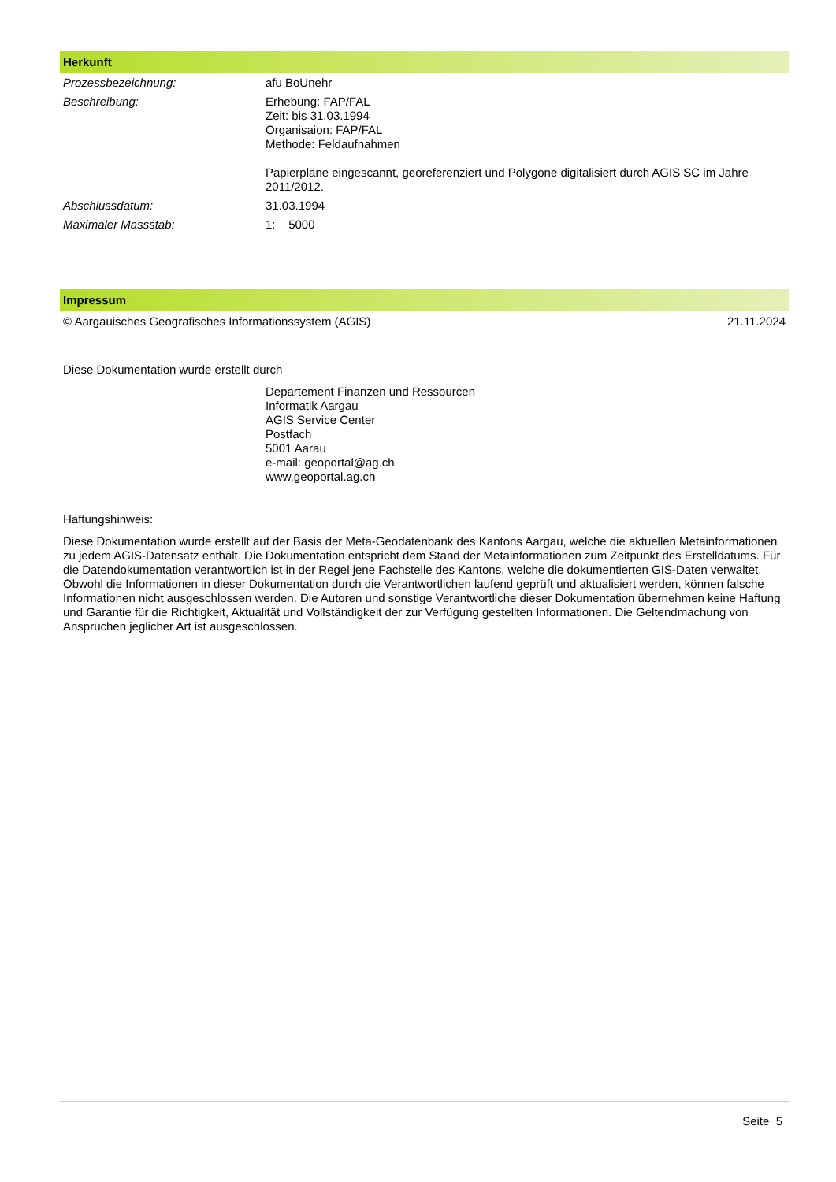Herkunft
| Prozessbezeichnung: | afu BoUnehr |
| Beschreibung: | Erhebung: FAP/FAL Zeit: bis 31.03.1994 Organisaion: FAP/FAL Methode: Feldaufnahmen Papierpläne eingescannt, georeferenziert und Polygone digitalisiert durch AGIS SC im Jahre 2011/2012. |
| Abschlussdatum: | 31.03.1994 |
| Maximaler Massstab: | 1: 5000 |
Impressum
© Aargauisches Geografisches Informationssystem (AGIS) 21.11.2024
Diese Dokumentation wurde erstellt durch
Departement Finanzen und Ressourcen
Informatik Aargau
AGIS Service Center
Postfach
5001 Aarau
e-mail: geoportal@ag.ch
www.geoportal.ag.ch
Haftungshinweis:
Diese Dokumentation wurde erstellt auf der Basis der Meta-Geodatenbank des Kantons Aargau, welche die aktuellen Metainformationen zu jedem AGIS-Datensatz enthält. Die Dokumentation entspricht dem Stand der Metainformationen zum Zeitpunkt des Erstelldatums. Für die Datendokumentation verantwortlich ist in der Regel jene Fachstelle des Kantons, welche die dokumentierten GIS-Daten verwaltet. Obwohl die Informationen in dieser Dokumentation durch die Verantwortlichen laufend geprüft und aktualisiert werden, können falsche Informationen nicht ausgeschlossen werden. Die Autoren und sonstige Verantwortliche dieser Dokumentation übernehmen keine Haftung und Garantie für die Richtigkeit, Aktualität und Vollständigkeit der zur Verfügung gestellten Informationen. Die Geltendmachung von Ansprüchen jeglicher Art ist ausgeschlossen.
Seite 5